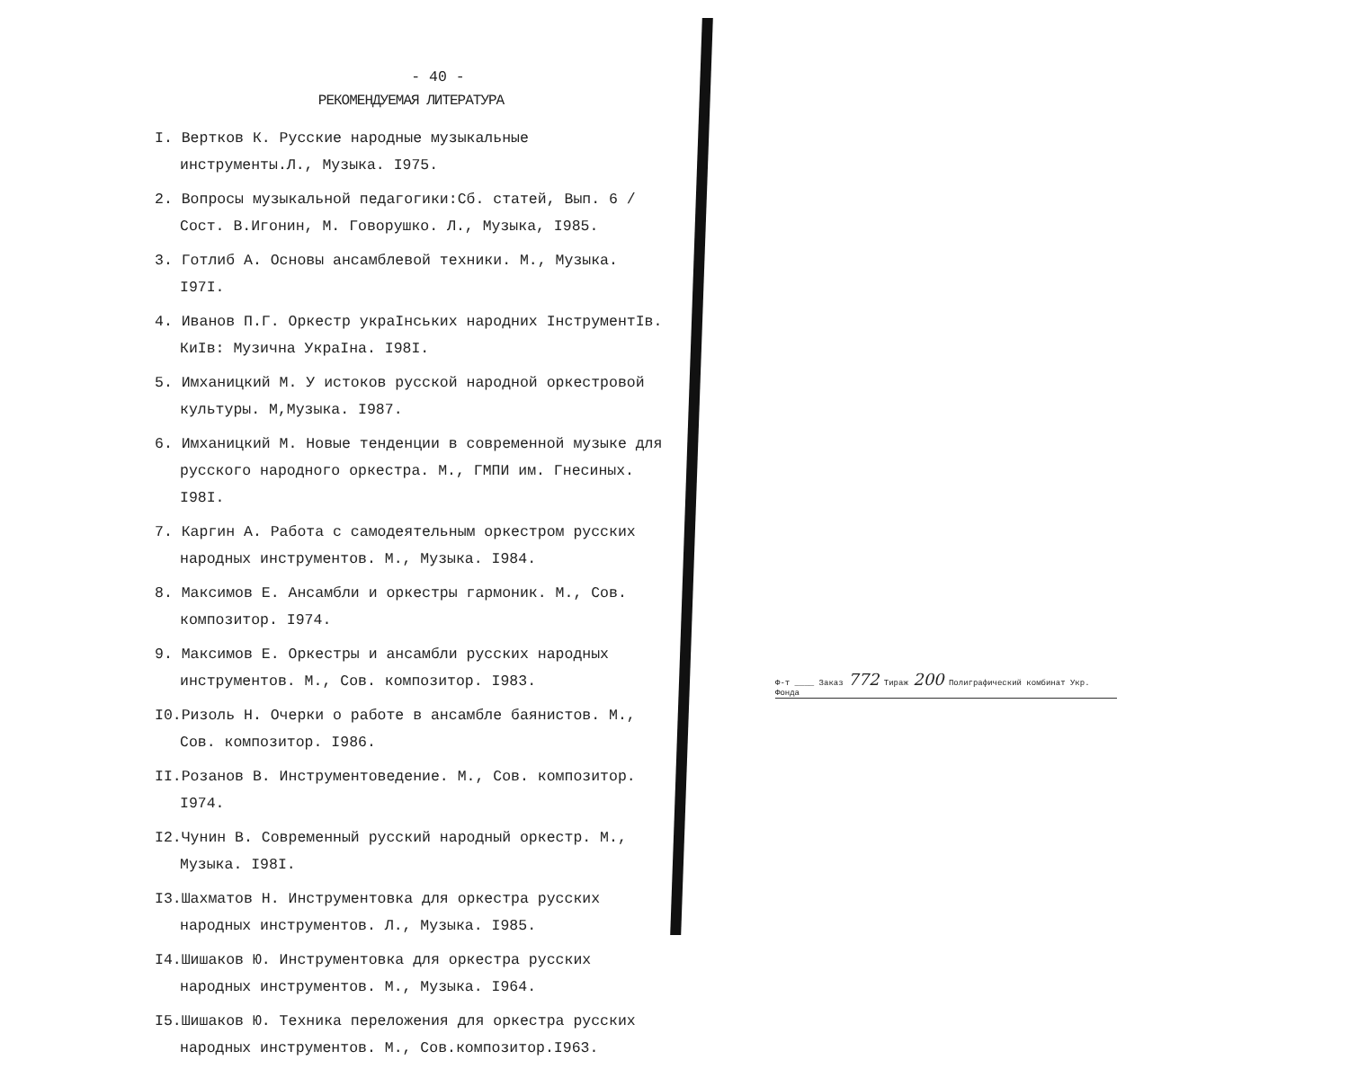- 40 -
РЕКОМЕНДУЕМАЯ ЛИТЕРАТУРА
I. Вертков К. Русские народные музыкальные инструменты.Л., Музыка. I975.
2. Вопросы музыкальной педагогики:Сб. статей, Вып. 6 /Сост. В.Игонин, М. Говорушко. Л., Музыка, I985.
3. Готлиб А. Основы ансамблевой техники. М., Музыка. I97I.
4. Иванов П.Г. Оркестр украIнських народних IнструментIв. КиIв: Музична УкраIна. I98I.
5. Имханицкий М. У истоков русской народной оркестровой культуры. М,Музыка. I987.
6. Имханицкий М. Новые тенденции в современной музыке для русского народного оркестра. М., ГМПИ им. Гнесиных. I98I.
7. Каргин А. Работа с самодеятельным оркестром русских народных инструментов. М., Музыка. I984.
8. Максимов Е. Ансамбли и оркестры гармоник. М., Сов. композитор. I974.
9. Максимов Е. Оркестры и ансамбли русских народных инструментов. М., Сов. композитор. I983.
I0.Ризоль Н. Очерки о работе в ансамбле баянистов. М., Сов. композитор. I986.
II.Розанов В. Инструментоведение. М., Сов. композитор. I974.
I2.Чунин В. Современный русский народный оркестр. М., Музыка. I98I.
I3.Шахматов Н. Инструментовка для оркестра русских народных инструментов. Л., Музыка. I985.
I4.Шишаков Ю. Инструментовка для оркестра русских народных инструментов. М., Музыка. I964.
I5.Шишаков Ю. Техника переложения для оркестра русских народных инструментов. М., Сов.композитор.I963.
Ф-т ____ Заказ 772 Тираж 200 Полиграфический комбинат Укр. Фонда